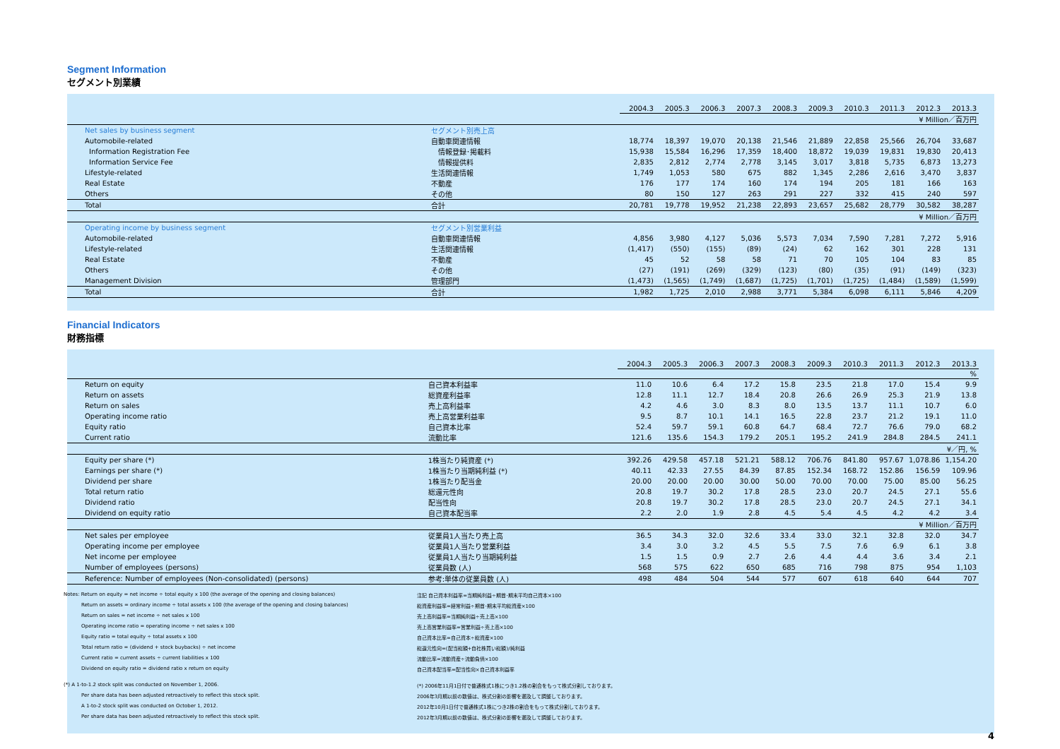Segment Information
セグメント別業績
| | | 2004.3 | 2005.3 | 2006.3 | 2007.3 | 2008.3 | 2009.3 | 2010.3 | 2011.3 | 2012.3 | 2013.3 |
| ¥ Million／百万円 | | | | | | | | | | | |
| Net sales by business segment | セグメント別売上高 | | | | | | | | | | |
| Automobile-related | 自動車関連情報 | 18,774 | 18,397 | 19,070 | 20,138 | 21,546 | 21,889 | 22,858 | 25,566 | 26,704 | 33,687 |
| Information Registration Fee | 情報登録･掲載料 | 15,938 | 15,584 | 16,296 | 17,359 | 18,400 | 18,872 | 19,039 | 19,831 | 19,830 | 20,413 |
| Information Service Fee | 情報提供料 | 2,835 | 2,812 | 2,774 | 2,778 | 3,145 | 3,017 | 3,818 | 5,735 | 6,873 | 13,273 |
| Lifestyle-related | 生活関連情報 | 1,749 | 1,053 | 580 | 675 | 882 | 1,345 | 2,286 | 2,616 | 3,470 | 3,837 |
| Real Estate | 不動産 | 176 | 177 | 174 | 160 | 174 | 194 | 205 | 181 | 166 | 163 |
| Others | その他 | 80 | 150 | 127 | 263 | 291 | 227 | 332 | 415 | 240 | 597 |
| Total | 合計 | 20,781 | 19,778 | 19,952 | 21,238 | 22,893 | 23,657 | 25,682 | 28,779 | 30,582 | 38,287 |
| ¥ Million／百万円 | | | | | | | | | | | |
| Operating income by business segment | セグメント別営業利益 | | | | | | | | | | |
| Automobile-related | 自動車関連情報 | 4,856 | 3,980 | 4,127 | 5,036 | 5,573 | 7,034 | 7,590 | 7,281 | 7,272 | 5,916 |
| Lifestyle-related | 生活関連情報 | (1,417) | (550) | (155) | (89) | (24) | 62 | 162 | 301 | 228 | 131 |
| Real Estate | 不動産 | 45 | 52 | 58 | 58 | 71 | 70 | 105 | 104 | 83 | 85 |
| Others | その他 | (27) | (191) | (269) | (329) | (123) | (80) | (35) | (91) | (149) | (323) |
| Management Division | 管理部門 | (1,473) | (1,565) | (1,749) | (1,687) | (1,725) | (1,701) | (1,725) | (1,484) | (1,589) | (1,599) |
| Total | 合計 | 1,982 | 1,725 | 2,010 | 2,988 | 3,771 | 5,384 | 6,098 | 6,111 | 5,846 | 4,209 |
Financial Indicators
財務指標
| | | 2004.3 | 2005.3 | 2006.3 | 2007.3 | 2008.3 | 2009.3 | 2010.3 | 2011.3 | 2012.3 | 2013.3 |
| % | | | | | | | | | | | |
| Return on equity | 自己資本利益率 | 11.0 | 10.6 | 6.4 | 17.2 | 15.8 | 23.5 | 21.8 | 17.0 | 15.4 | 9.9 |
| Return on assets | 総資産利益率 | 12.8 | 11.1 | 12.7 | 18.4 | 20.8 | 26.6 | 26.9 | 25.3 | 21.9 | 13.8 |
| Return on sales | 売上高利益率 | 4.2 | 4.6 | 3.0 | 8.3 | 8.0 | 13.5 | 13.7 | 11.1 | 10.7 | 6.0 |
| Operating income ratio | 売上高営業利益率 | 9.5 | 8.7 | 10.1 | 14.1 | 16.5 | 22.8 | 23.7 | 21.2 | 19.1 | 11.0 |
| Equity ratio | 自己資本比率 | 52.4 | 59.7 | 59.1 | 60.8 | 64.7 | 68.4 | 72.7 | 76.6 | 79.0 | 68.2 |
| Current ratio | 流動比率 | 121.6 | 135.6 | 154.3 | 179.2 | 205.1 | 195.2 | 241.9 | 284.8 | 284.5 | 241.1 |
| ¥／円, % | | | | | | | | | | | |
| Equity per share (*) | 1株当たり純資産 (*) | 392.26 | 429.58 | 457.18 | 521.21 | 588.12 | 706.76 | 841.80 | 957.67 | 1,078.86 | 1,154.20 |
| Earnings per share (*) | 1株当たり当期純利益 (*) | 40.11 | 42.33 | 27.55 | 84.39 | 87.85 | 152.34 | 168.72 | 152.86 | 156.59 | 109.96 |
| Dividend per share | 1株当たり配当金 | 20.00 | 20.00 | 20.00 | 30.00 | 50.00 | 70.00 | 70.00 | 75.00 | 85.00 | 56.25 |
| Total return ratio | 総還元性向 | 20.8 | 19.7 | 30.2 | 17.8 | 28.5 | 23.0 | 20.7 | 24.5 | 27.1 | 55.6 |
| Dividend ratio | 配当性向 | 20.8 | 19.7 | 30.2 | 17.8 | 28.5 | 23.0 | 20.7 | 24.5 | 27.1 | 34.1 |
| Dividend on equity ratio | 自己資本配当率 | 2.2 | 2.0 | 1.9 | 2.8 | 4.5 | 5.4 | 4.5 | 4.2 | 4.2 | 3.4 |
| ¥ Million／百万円 | | | | | | | | | | | |
| Net sales per employee | 従業員1人当たり売上高 | 36.5 | 34.3 | 32.0 | 32.6 | 33.4 | 33.0 | 32.1 | 32.8 | 32.0 | 34.7 |
| Operating income per employee | 従業員1人当たり営業利益 | 3.4 | 3.0 | 3.2 | 4.5 | 5.5 | 7.5 | 7.6 | 6.9 | 6.1 | 3.8 |
| Net income per employee | 従業員1人当たり当期純利益 | 1.5 | 1.5 | 0.9 | 2.7 | 2.6 | 4.4 | 4.4 | 3.6 | 3.4 | 2.1 |
| Number of employees (persons) | 従業員数 (人) | 568 | 575 | 622 | 650 | 685 | 716 | 798 | 875 | 954 | 1,103 |
| Reference: Number of employees (Non-consolidated) (persons) | 参考:単体の従業員数 (人) | 498 | 484 | 504 | 544 | 577 | 607 | 618 | 640 | 644 | 707 |
Notes: Return on equity = net income ÷ total equity x 100 (the average of the opening and closing balances)
注記 自己資本利益率=当期純利益÷期首･期末平均自己資本×100
Return on assets = ordinary income ÷ total assets x 100 (the average of the opening and closing balances)
総資産利益率=経常利益÷期首･期末平均総資産×100
Return on sales = net income ÷ net sales x 100
売上高利益率=当期純利益÷売上高×100
Operating income ratio = operating income ÷ net sales x 100
売上高営業利益率=営業利益÷売上高×100
Equity ratio = total equity ÷ total assets x 100
自己資本比率=自己資本÷総資産×100
Total return ratio = (dividend + stock buybacks) ÷ net income
総還元性向=(配当総額+自社株買い総額)/純利益
Current ratio = current assets ÷ current liabilities x 100
流動比率=流動資産÷流動負債×100
Dividend on equity ratio = dividend ratio x return on equity
自己資本配当率=配当性向×自己資本利益率
(*) A 1-to-1.2 stock split was conducted on November 1, 2006.
(*) 2006年11月1日付で普通株式1株につき1.2株の割合をもって株式分割しております。
Per share data has been adjusted retroactively to reflect this stock split.
2006年3月期以前の数値は、株式分割の影響を遡及して調整しております。
A 1-to-2 stock split was conducted on October 1, 2012.
2012年10月1日付で普通株式1株につき2株の割合をもって株式分割しております。
Per share data has been adjusted retroactively to reflect this stock split.
2012年3月期以前の数値は、株式分割の影響を遡及して調整しております。
4